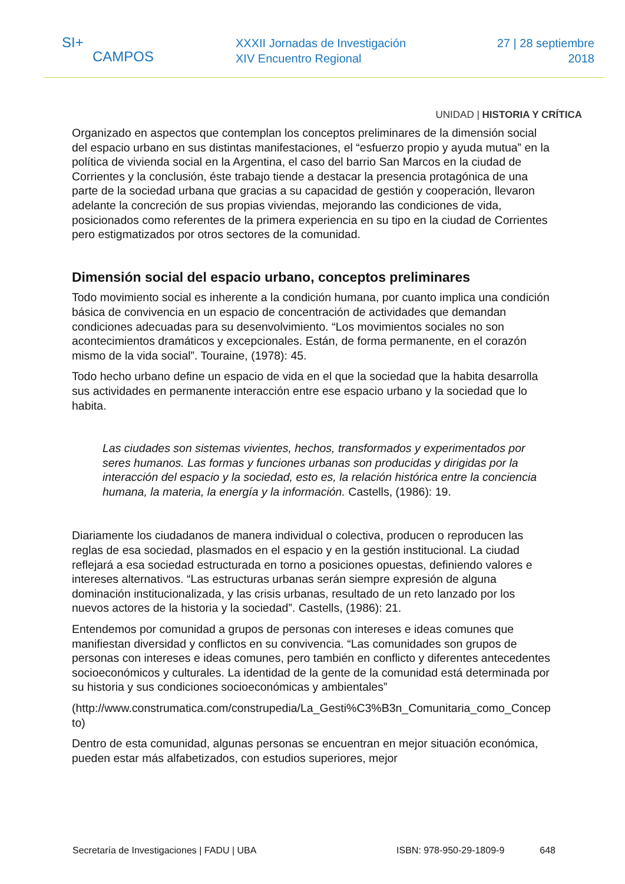SI+
CAMPOS
XXXII Jornadas de Investigación
XIV Encuentro Regional
27 | 28 septiembre
2018
UNIDAD | HISTORIA Y CRÍTICA
Organizado en aspectos que contemplan los conceptos preliminares de la dimensión social del espacio urbano en sus distintas manifestaciones, el “esfuerzo propio y ayuda mutua” en la política de vivienda social en la Argentina, el caso del barrio San Marcos en la ciudad de Corrientes y la conclusión, éste trabajo tiende a destacar la presencia protagónica de una parte de la sociedad urbana que gracias a su capacidad de gestión y cooperación, llevaron adelante la concreción de sus propias viviendas, mejorando las condiciones de vida, posicionados como referentes de la primera experiencia en su tipo en la ciudad de Corrientes pero estigmatizados por otros sectores de la comunidad.
Dimensión social del espacio urbano, conceptos preliminares
Todo movimiento social es inherente a la condición humana, por cuanto implica una condición básica de convivencia en un espacio de concentración de actividades que demandan condiciones adecuadas para su desenvolvimiento. “Los movimientos sociales no son acontecimientos dramáticos y excepcionales. Están, de forma permanente, en el corazón mismo de la vida social”. Touraine, (1978): 45.
Todo hecho urbano define un espacio de vida en el que la sociedad que la habita desarrolla sus actividades en permanente interacción entre ese espacio urbano y la sociedad que lo habita.
Las ciudades son sistemas vivientes, hechos, transformados y experimentados por seres humanos. Las formas y funciones urbanas son producidas y dirigidas por la interacción del espacio y la sociedad, esto es, la relación histórica entre la conciencia humana, la materia, la energía y la información. Castells, (1986): 19.
Diariamente los ciudadanos de manera individual o colectiva, producen o reproducen las reglas de esa sociedad, plasmados en el espacio y en la gestión institucional. La ciudad reflejará a esa sociedad estructurada en torno a posiciones opuestas, definiendo valores e intereses alternativos. “Las estructuras urbanas serán siempre expresión de alguna dominación institucionalizada, y las crisis urbanas, resultado de un reto lanzado por los nuevos actores de la historia y la sociedad”. Castells, (1986): 21.
Entendemos por comunidad a grupos de personas con intereses e ideas comunes que manifiestan diversidad y conflictos en su convivencia. “Las comunidades son grupos de personas con intereses e ideas comunes, pero también en conflicto y diferentes antecedentes socioeconómicos y culturales. La identidad de la gente de la comunidad está determinada por su historia y sus condiciones socioeconómicas y ambientales”
(http://www.construmatica.com/construpedia/La_Gesti%C3%B3n_Comunitaria_como_Concepto)
Dentro de esta comunidad, algunas personas se encuentran en mejor situación económica, pueden estar más alfabetizados, con estudios superiores, mejor
Secretaría de Investigaciones | FADU | UBA ISBN: 978-950-29-1809-9 648